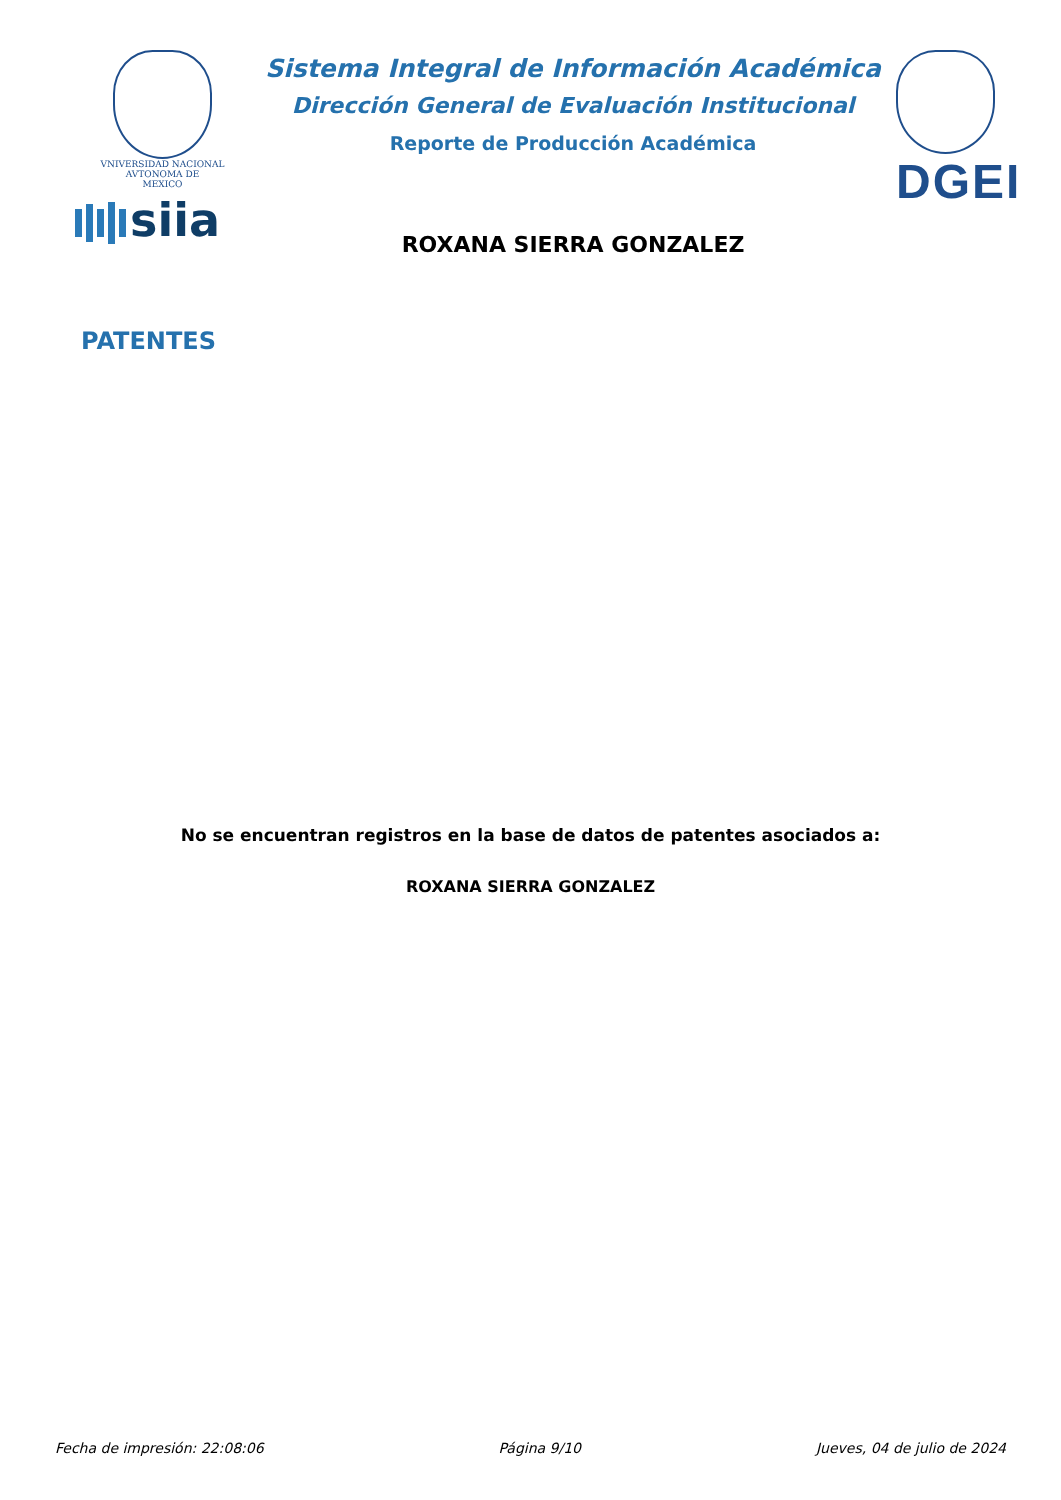VNIVERSIDAD NACIONAL
AVTONOMA DE
MEXICO
siia
Sistema Integral de Información Académica
Dirección General de Evaluación Institucional
Reporte de Producción Académica
ROXANA SIERRA GONZALEZ
DGEI
PATENTES
No se encuentran registros en la base de datos de patentes asociados a:
ROXANA SIERRA GONZALEZ
Fecha de impresión: 22:08:06 Página 9/10 Jueves, 04 de julio de 2024